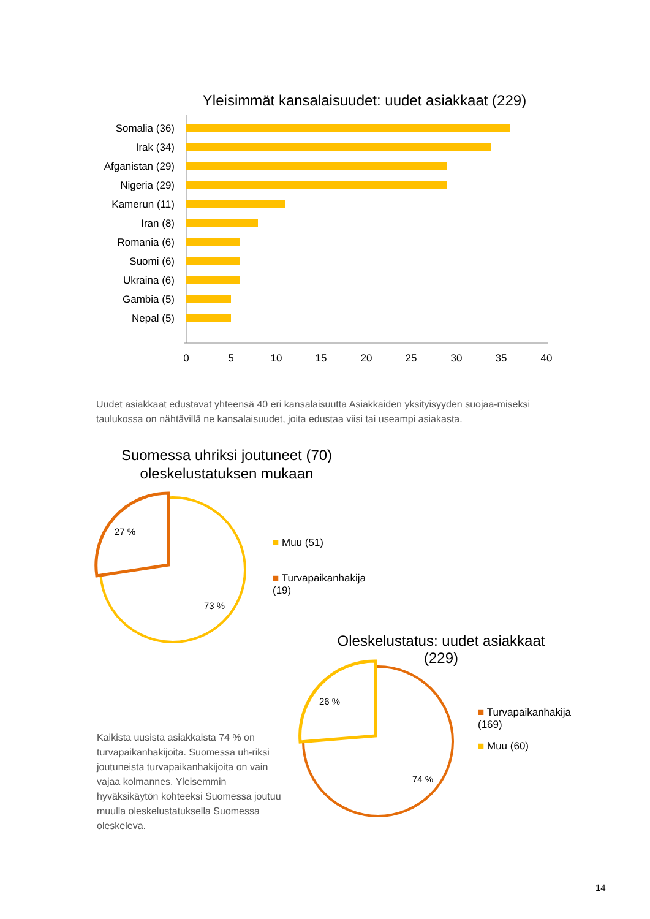Yleisimmät kansalaisuudet: uudet asiakkaat (229)
Somalia (36)
Irak (34)
Afganistan (29)
Nigeria (29)
Kamerun (11)
Iran (8)
Romania (6)
Suomi (6)
Ukraina (6)
Gambia (5)
Nepal (5)
0
5
10
15
20
25
30
35
40
Uudet asiakkaat edustavat yhteensä 40 eri kansalaisuutta Asiakkaiden yksityisyyden suojaa-miseksi taulukossa on nähtävillä ne kansalaisuudet, joita edustaa viisi tai useampi asiakasta.
Suomessa uhriksi joutuneet (70) oleskelustatuksen mukaan
27 %
73 %
■ Muu (51)
■ Turvapaikanhakija (19)
Oleskelustatus: uudet asiakkaat (229)
26 %
74 %
■ Turvapaikanhakija (169)
■ Muu (60)
Kaikista uusista asiakkaista 74 % on turvapaikanhakijoita. Suomessa uh-riksi joutuneista turvapaikanhakijoita on vain vajaa kolmannes. Yleisemmin hyväksikäytön kohteeksi Suomessa joutuu muulla oleskelustatuksella Suomessa oleskeleva.
14